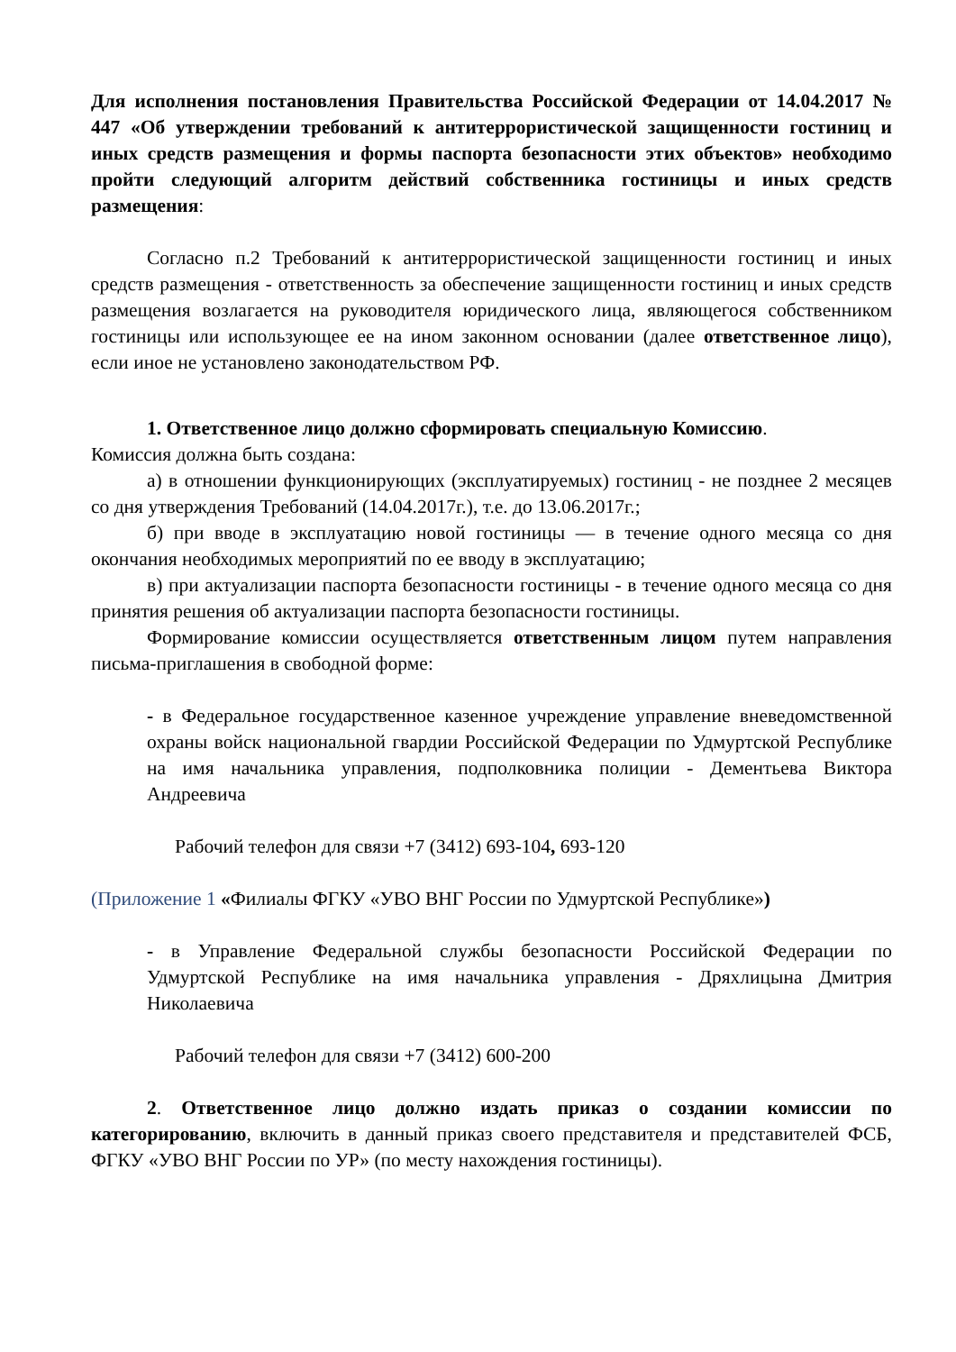Для исполнения постановления Правительства Российской Федерации от 14.04.2017 № 447 «Об утверждении требований к антитеррористической защищенности гостиниц и иных средств размещения и формы паспорта безопасности этих объектов» необходимо пройти следующий алгоритм действий собственника гостиницы и иных средств размещения:
Согласно п.2 Требований к антитеррористической защищенности гостиниц и иных средств размещения - ответственность за обеспечение защищенности гостиниц и иных средств размещения возлагается на руководителя юридического лица, являющегося собственником гостиницы или использующее ее на ином законном основании (далее ответственное лицо), если иное не установлено законодательством РФ.
1. Ответственное лицо должно сформировать специальную Комиссию.
Комиссия должна быть создана:
а) в отношении функционирующих (эксплуатируемых) гостиниц - не позднее 2 месяцев со дня утверждения Требований (14.04.2017г.), т.е. до 13.06.2017г.;
б) при вводе в эксплуатацию новой гостиницы — в течение одного месяца со дня окончания необходимых мероприятий по ее вводу в эксплуатацию;
в) при актуализации паспорта безопасности гостиницы - в течение одного месяца со дня принятия решения об актуализации паспорта безопасности гостиницы.
Формирование комиссии осуществляется ответственным лицом путем направления письма-приглашения в свободной форме:
- в Федеральное государственное казенное учреждение управление вневедомственной охраны войск национальной гвардии Российской Федерации по Удмуртской Республике на имя начальника управления, подполковника полиции - Дементьева Виктора Андреевича
Рабочий телефон для связи +7 (3412) 693-104, 693-120
(Приложение 1 «Филиалы ФГКУ «УВО ВНГ России по Удмуртской Республике»)
- в Управление Федеральной службы безопасности Российской Федерации по Удмуртской Республике на имя начальника управления - Дряхлицына Дмитрия Николаевича
Рабочий телефон для связи +7 (3412) 600-200
2. Ответственное лицо должно издать приказ о создании комиссии по категорированию, включить в данный приказ своего представителя и представителей ФСБ, ФГКУ «УВО ВНГ России по УР» (по месту нахождения гостиницы).